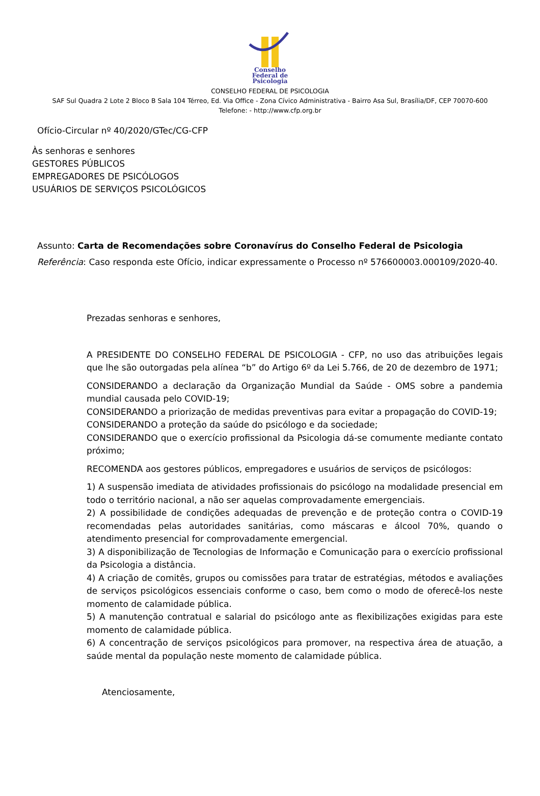Conselho
Federal de
Psicologia
CONSELHO FEDERAL DE PSICOLOGIA
SAF Sul Quadra 2 Lote 2 Bloco B Sala 104 Térreo, Ed. Via Office - Zona Cívico Administrativa - Bairro Asa Sul, Brasília/DF, CEP 70070-600
Telefone: - http://www.cfp.org.br
Ofício-Circular nº 40/2020/GTec/CG-CFP
Às senhoras e senhores
GESTORES PÚBLICOS
EMPREGADORES DE PSICÓLOGOS
USUÁRIOS DE SERVIÇOS PSICOLÓGICOS
Assunto: Carta de Recomendações sobre Coronavírus do Conselho Federal de Psicologia
Referência: Caso responda este Ofício, indicar expressamente o Processo nº 576600003.000109/2020-40.
Prezadas senhoras e senhores,
A PRESIDENTE DO CONSELHO FEDERAL DE PSICOLOGIA - CFP, no uso das atribuições legais que lhe são outorgadas pela alínea “b” do Artigo 6º da Lei 5.766, de 20 de dezembro de 1971;
CONSIDERANDO a declaração da Organização Mundial da Saúde - OMS sobre a pandemia mundial causada pelo COVID-19;
CONSIDERANDO a priorização de medidas preventivas para evitar a propagação do COVID-19;
CONSIDERANDO a proteção da saúde do psicólogo e da sociedade;
CONSIDERANDO que o exercício profissional da Psicologia dá-se comumente mediante contato próximo;
RECOMENDA aos gestores públicos, empregadores e usuários de serviços de psicólogos:
1) A suspensão imediata de atividades profissionais do psicólogo na modalidade presencial em todo o território nacional, a não ser aquelas comprovadamente emergenciais.
2) A possibilidade de condições adequadas de prevenção e de proteção contra o COVID-19 recomendadas pelas autoridades sanitárias, como máscaras e álcool 70%, quando o atendimento presencial for comprovadamente emergencial.
3) A disponibilização de Tecnologias de Informação e Comunicação para o exercício profissional da Psicologia a distância.
4) A criação de comitês, grupos ou comissões para tratar de estratégias, métodos e avaliações de serviços psicológicos essenciais conforme o caso, bem como o modo de oferecê-los neste momento de calamidade pública.
5) A manutenção contratual e salarial do psicólogo ante as flexibilizações exigidas para este momento de calamidade pública.
6) A concentração de serviços psicológicos para promover, na respectiva área de atuação, a saúde mental da população neste momento de calamidade pública.
Atenciosamente,